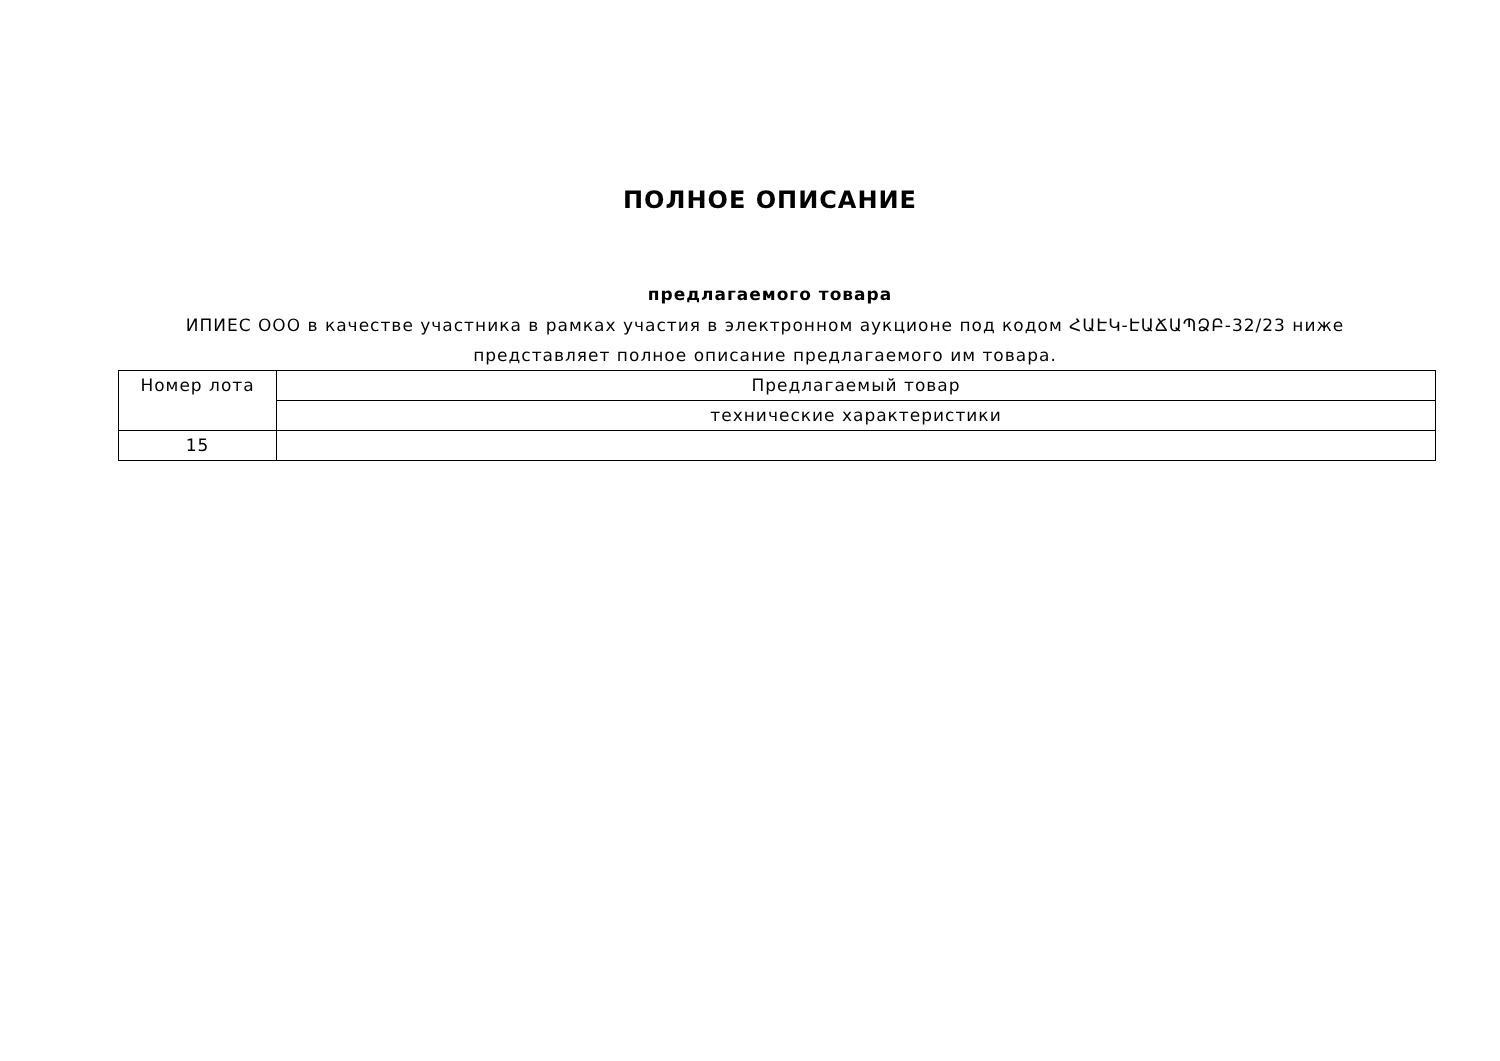ПОЛНОЕ ОПИСАНИЕ
предлагаемого товара
ИПИЕС ООО в качестве участника в рамках участия в электронном аукционе под кодом ՀԱԷԿ-ԷԱՃԱՊՁԲ-32/23 ниже представляет полное описание предлагаемого им товара.
| Номер лота | Предлагаемый товар |
| | технические характеристики |
| 15 | |